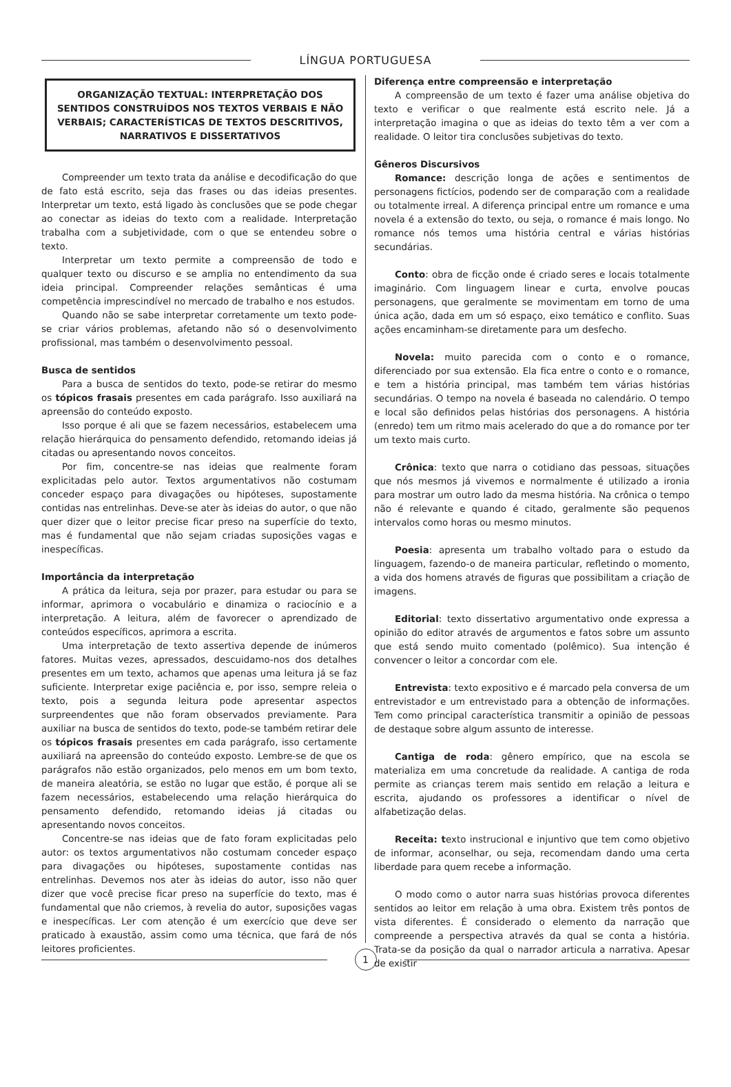LÍNGUA PORTUGUESA
ORGANIZAÇÃO TEXTUAL: INTERPRETAÇÃO DOS SENTIDOS CONSTRUÍDOS NOS TEXTOS VERBAIS E NÃO VERBAIS; CARACTERÍSTICAS DE TEXTOS DESCRITIVOS, NARRATIVOS E DISSERTATIVOS
Compreender um texto trata da análise e decodificação do que de fato está escrito, seja das frases ou das ideias presentes. Interpretar um texto, está ligado às conclusões que se pode chegar ao conectar as ideias do texto com a realidade. Interpretação trabalha com a subjetividade, com o que se entendeu sobre o texto.
Interpretar um texto permite a compreensão de todo e qualquer texto ou discurso e se amplia no entendimento da sua ideia principal. Compreender relações semânticas é uma competência imprescindível no mercado de trabalho e nos estudos.
Quando não se sabe interpretar corretamente um texto pode-se criar vários problemas, afetando não só o desenvolvimento profissional, mas também o desenvolvimento pessoal.
Busca de sentidos
Para a busca de sentidos do texto, pode-se retirar do mesmo os tópicos frasais presentes em cada parágrafo. Isso auxiliará na apreensão do conteúdo exposto.
Isso porque é ali que se fazem necessários, estabelecem uma relação hierárquica do pensamento defendido, retomando ideias já citadas ou apresentando novos conceitos.
Por fim, concentre-se nas ideias que realmente foram explicitadas pelo autor. Textos argumentativos não costumam conceder espaço para divagações ou hipóteses, supostamente contidas nas entrelinhas. Deve-se ater às ideias do autor, o que não quer dizer que o leitor precise ficar preso na superfície do texto, mas é fundamental que não sejam criadas suposições vagas e inespecíficas.
Importância da interpretação
A prática da leitura, seja por prazer, para estudar ou para se informar, aprimora o vocabulário e dinamiza o raciocínio e a interpretação. A leitura, além de favorecer o aprendizado de conteúdos específicos, aprimora a escrita.
Uma interpretação de texto assertiva depende de inúmeros fatores. Muitas vezes, apressados, descuidamo-nos dos detalhes presentes em um texto, achamos que apenas uma leitura já se faz suficiente. Interpretar exige paciência e, por isso, sempre releia o texto, pois a segunda leitura pode apresentar aspectos surpreendentes que não foram observados previamente. Para auxiliar na busca de sentidos do texto, pode-se também retirar dele os tópicos frasais presentes em cada parágrafo, isso certamente auxiliará na apreensão do conteúdo exposto. Lembre-se de que os parágrafos não estão organizados, pelo menos em um bom texto, de maneira aleatória, se estão no lugar que estão, é porque ali se fazem necessários, estabelecendo uma relação hierárquica do pensamento defendido, retomando ideias já citadas ou apresentando novos conceitos.
Concentre-se nas ideias que de fato foram explicitadas pelo autor: os textos argumentativos não costumam conceder espaço para divagações ou hipóteses, supostamente contidas nas entrelinhas. Devemos nos ater às ideias do autor, isso não quer dizer que você precise ficar preso na superfície do texto, mas é fundamental que não criemos, à revelia do autor, suposições vagas e inespecíficas. Ler com atenção é um exercício que deve ser praticado à exaustão, assim como uma técnica, que fará de nós leitores proficientes.
Diferença entre compreensão e interpretação
A compreensão de um texto é fazer uma análise objetiva do texto e verificar o que realmente está escrito nele. Já a interpretação imagina o que as ideias do texto têm a ver com a realidade. O leitor tira conclusões subjetivas do texto.
Gêneros Discursivos
Romance: descrição longa de ações e sentimentos de personagens fictícios, podendo ser de comparação com a realidade ou totalmente irreal. A diferença principal entre um romance e uma novela é a extensão do texto, ou seja, o romance é mais longo. No romance nós temos uma história central e várias histórias secundárias.
Conto: obra de ficção onde é criado seres e locais totalmente imaginário. Com linguagem linear e curta, envolve poucas personagens, que geralmente se movimentam em torno de uma única ação, dada em um só espaço, eixo temático e conflito. Suas ações encaminham-se diretamente para um desfecho.
Novela: muito parecida com o conto e o romance, diferenciado por sua extensão. Ela fica entre o conto e o romance, e tem a história principal, mas também tem várias histórias secundárias. O tempo na novela é baseada no calendário. O tempo e local são definidos pelas histórias dos personagens. A história (enredo) tem um ritmo mais acelerado do que a do romance por ter um texto mais curto.
Crônica: texto que narra o cotidiano das pessoas, situações que nós mesmos já vivemos e normalmente é utilizado a ironia para mostrar um outro lado da mesma história. Na crônica o tempo não é relevante e quando é citado, geralmente são pequenos intervalos como horas ou mesmo minutos.
Poesia: apresenta um trabalho voltado para o estudo da linguagem, fazendo-o de maneira particular, refletindo o momento, a vida dos homens através de figuras que possibilitam a criação de imagens.
Editorial: texto dissertativo argumentativo onde expressa a opinião do editor através de argumentos e fatos sobre um assunto que está sendo muito comentado (polêmico). Sua intenção é convencer o leitor a concordar com ele.
Entrevista: texto expositivo e é marcado pela conversa de um entrevistador e um entrevistado para a obtenção de informações. Tem como principal característica transmitir a opinião de pessoas de destaque sobre algum assunto de interesse.
Cantiga de roda: gênero empírico, que na escola se materializa em uma concretude da realidade. A cantiga de roda permite as crianças terem mais sentido em relação a leitura e escrita, ajudando os professores a identificar o nível de alfabetização delas.
Receita: texto instrucional e injuntivo que tem como objetivo de informar, aconselhar, ou seja, recomendam dando uma certa liberdade para quem recebe a informação.
O modo como o autor narra suas histórias provoca diferentes sentidos ao leitor em relação à uma obra. Existem três pontos de vista diferentes. É considerado o elemento da narração que compreende a perspectiva através da qual se conta a história. Trata-se da posição da qual o narrador articula a narrativa. Apesar de existir
1